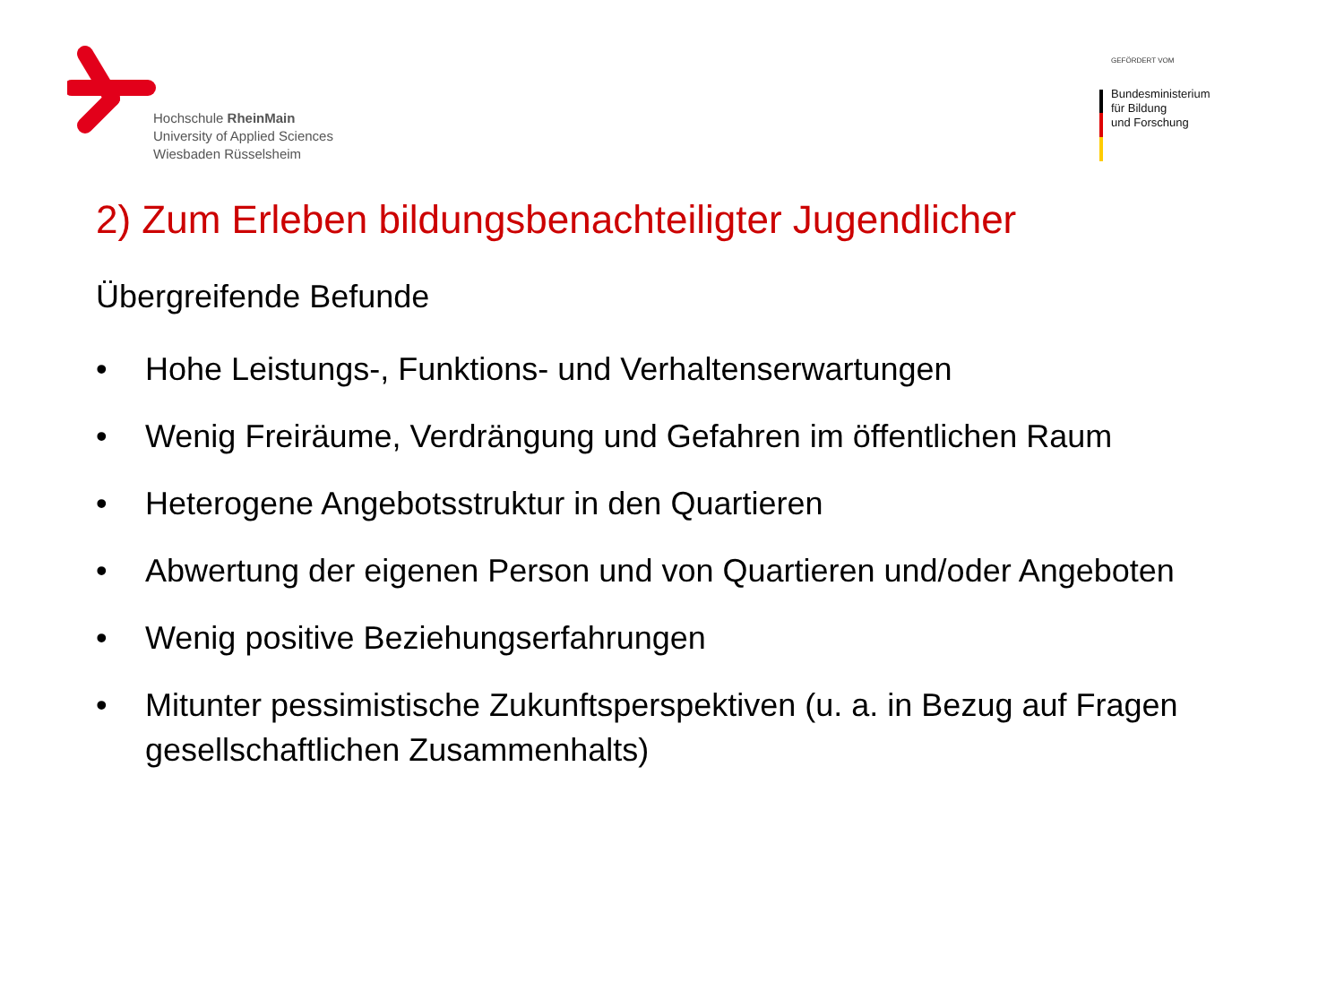Hochschule RheinMain
University of Applied Sciences
Wiesbaden Rüsselsheim
GEFÖRDERT VOM
Bundesministerium
für Bildung
und Forschung
2) Zum Erleben bildungsbenachteiligter Jugendlicher
Übergreifende Befunde
• Hohe Leistungs-, Funktions- und Verhaltenserwartungen
• Wenig Freiräume, Verdrängung und Gefahren im öffentlichen Raum
• Heterogene Angebotsstruktur in den Quartieren
• Abwertung der eigenen Person und von Quartieren und/oder Angeboten
• Wenig positive Beziehungserfahrungen
• Mitunter pessimistische Zukunftsperspektiven (u. a. in Bezug auf Fragen gesellschaftlichen Zusammenhalts)